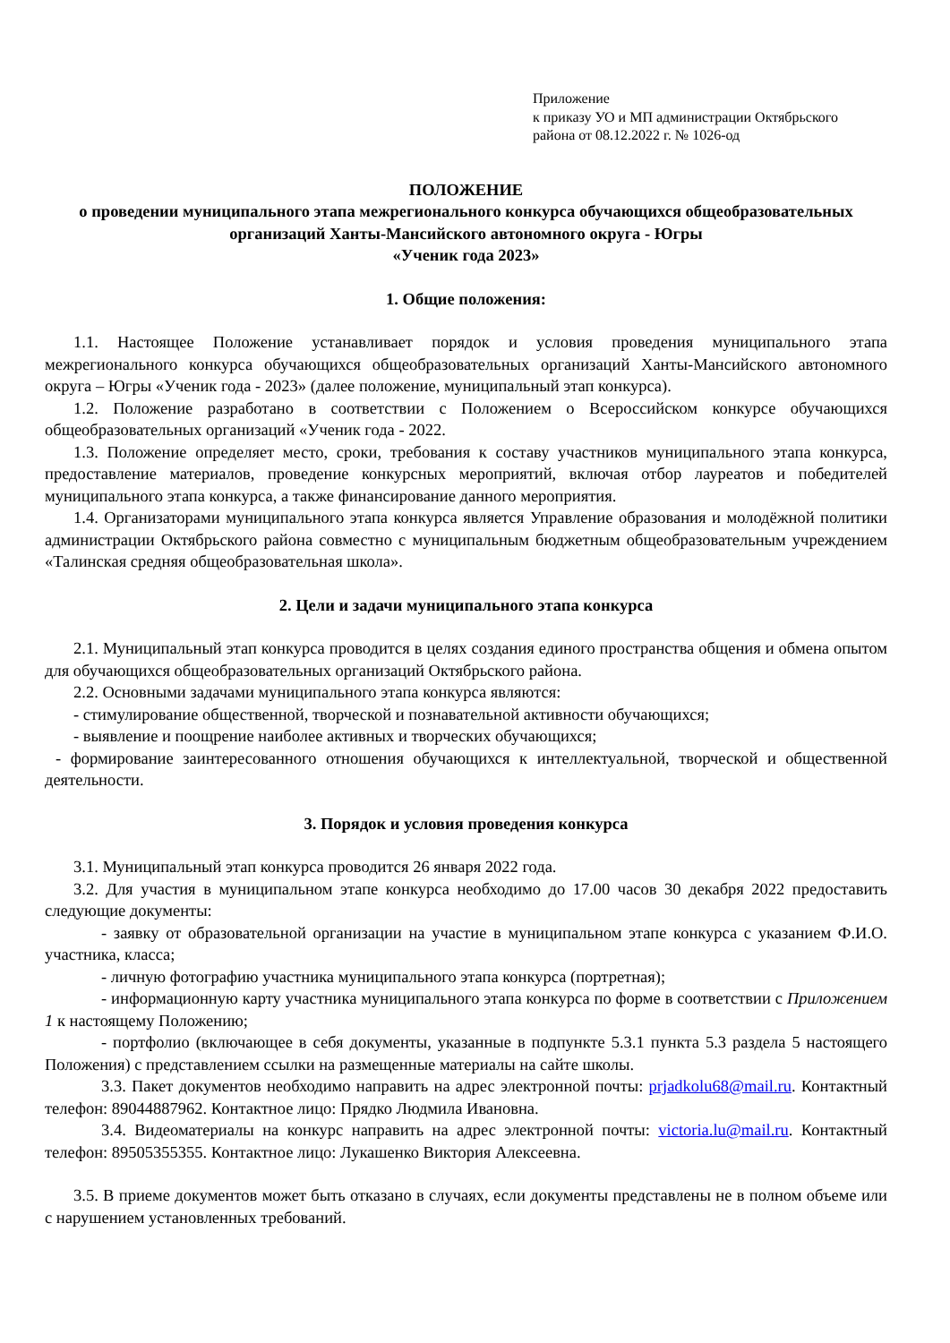Приложение
к приказу УО и МП администрации Октябрьского
района от 08.12.2022 г. № 1026-од
ПОЛОЖЕНИЕ
о проведении муниципального этапа межрегионального конкурса обучающихся общеобразовательных организаций Ханты-Мансийского автономного округа - Югры
«Ученик года 2023»
1. Общие положения:
1.1. Настоящее Положение устанавливает порядок и условия проведения муниципального этапа межрегионального конкурса обучающихся общеобразовательных организаций Ханты-Мансийского автономного округа – Югры «Ученик года - 2023» (далее положение, муниципальный этап конкурса).
1.2. Положение разработано в соответствии с Положением о Всероссийском конкурсе обучающихся общеобразовательных организаций «Ученик года - 2022.
1.3. Положение определяет место, сроки, требования к составу участников муниципального этапа конкурса, предоставление материалов, проведение конкурсных мероприятий, включая отбор лауреатов и победителей муниципального этапа конкурса, а также финансирование данного мероприятия.
1.4. Организаторами муниципального этапа конкурса является Управление образования и молодёжной политики администрации Октябрьского района совместно с муниципальным бюджетным общеобразовательным учреждением «Талинская средняя общеобразовательная школа».
2. Цели и задачи муниципального этапа конкурса
2.1. Муниципальный этап конкурса проводится в целях создания единого пространства общения и обмена опытом для обучающихся общеобразовательных организаций Октябрьского района.
2.2. Основными задачами муниципального этапа конкурса являются:
- стимулирование общественной, творческой и познавательной активности обучающихся;
- выявление и поощрение наиболее активных и творческих обучающихся;
- формирование заинтересованного отношения обучающихся к интеллектуальной, творческой и общественной деятельности.
3. Порядок и условия проведения конкурса
3.1. Муниципальный этап конкурса проводится 26 января 2022 года.
3.2. Для участия в муниципальном этапе конкурса необходимо до 17.00 часов 30 декабря 2022 предоставить следующие документы:
- заявку от образовательной организации на участие в муниципальном этапе конкурса с указанием Ф.И.О. участника, класса;
- личную фотографию участника муниципального этапа конкурса (портретная);
- информационную карту участника муниципального этапа конкурса по форме в соответствии с Приложением 1 к настоящему Положению;
- портфолио (включающее в себя документы, указанные в подпункте 5.3.1 пункта 5.3 раздела 5 настоящего Положения) с представлением ссылки на размещенные материалы на сайте школы.
3.3. Пакет документов необходимо направить на адрес электронной почты: prjadkolu68@mail.ru. Контактный телефон: 89044887962. Контактное лицо: Прядко Людмила Ивановна.
3.4. Видеоматериалы на конкурс направить на адрес электронной почты: victoria.lu@mail.ru. Контактный телефон: 89505355355. Контактное лицо: Лукашенко Виктория Алексеевна.
3.5. В приеме документов может быть отказано в случаях, если документы представлены не в полном объеме или с нарушением установленных требований.